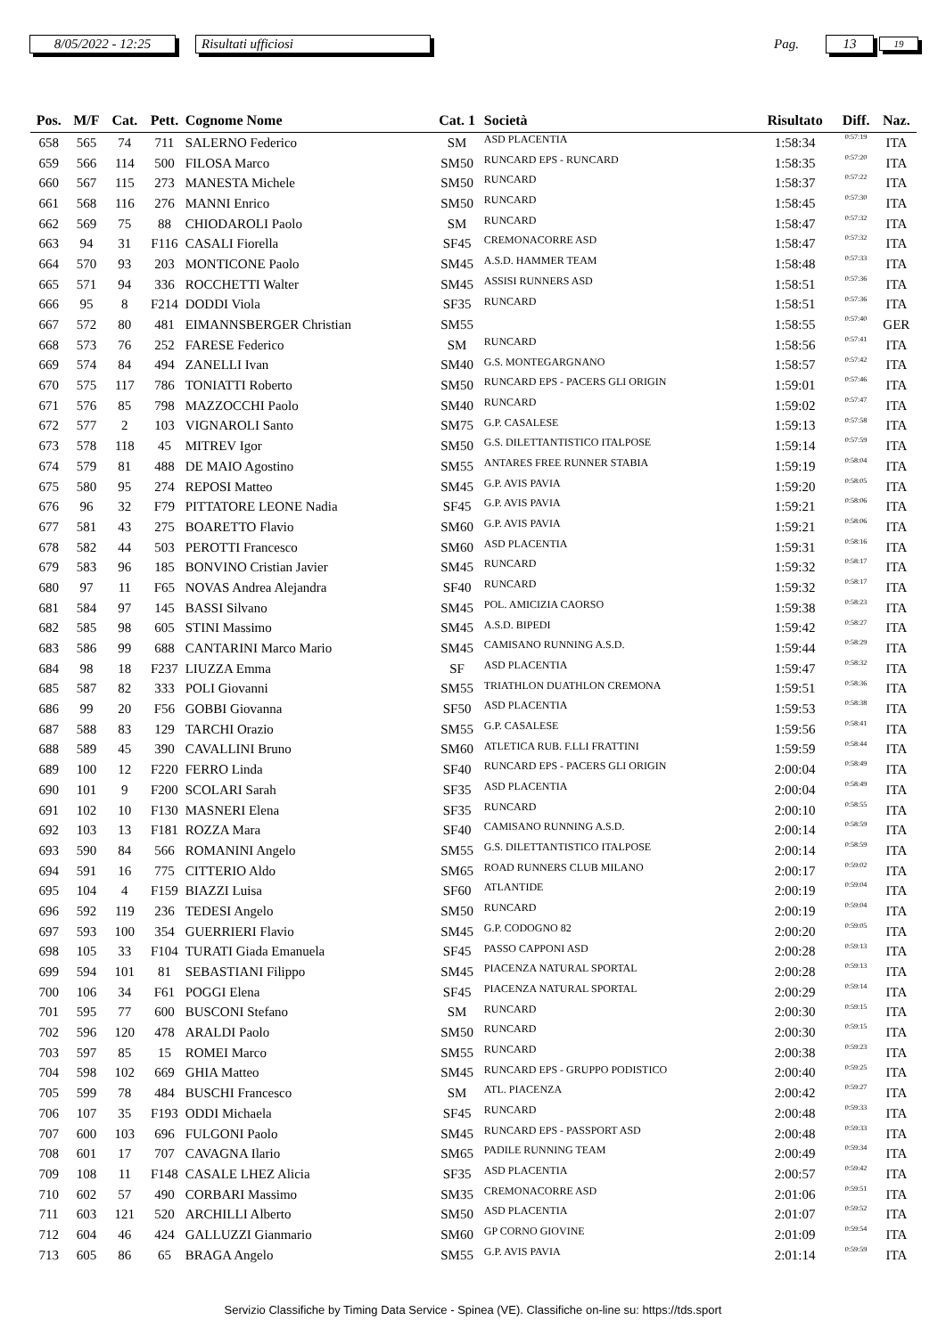8/05/2022 - 12:25 Risultati ufficiosi Pag. 13 19
| Pos. | M/F | Cat. | Pett. | Cognome Nome | Cat. 1 | Società | Risultato | Diff. | Naz. |
| --- | --- | --- | --- | --- | --- | --- | --- | --- | --- |
| 658 | 565 | 74 | 711 | SALERNO Federico | SM | ASD PLACENTIA | 1:58:34 | 0:57:19 | ITA |
| 659 | 566 | 114 | 500 | FILOSA Marco | SM50 | RUNCARD EPS - RUNCARD | 1:58:35 | 0:57:20 | ITA |
| 660 | 567 | 115 | 273 | MANESTA Michele | SM50 | RUNCARD | 1:58:37 | 0:57:22 | ITA |
| 661 | 568 | 116 | 276 | MANNI Enrico | SM50 | RUNCARD | 1:58:45 | 0:57:30 | ITA |
| 662 | 569 | 75 | 88 | CHIODAROLI Paolo | SM | RUNCARD | 1:58:47 | 0:57:32 | ITA |
| 663 | 94 | 31 | F116 | CASALI Fiorella | SF45 | CREMONACORRE ASD | 1:58:47 | 0:57:32 | ITA |
| 664 | 570 | 93 | 203 | MONTICONE Paolo | SM45 | A.S.D. HAMMER TEAM | 1:58:48 | 0:57:33 | ITA |
| 665 | 571 | 94 | 336 | ROCCHETTI Walter | SM45 | ASSISI RUNNERS ASD | 1:58:51 | 0:57:36 | ITA |
| 666 | 95 | 8 | F214 | DODDI Viola | SF35 | RUNCARD | 1:58:51 | 0:57:36 | ITA |
| 667 | 572 | 80 | 481 | EIMANNSBERGER Christian | SM55 | | 1:58:55 | 0:57:40 | GER |
| 668 | 573 | 76 | 252 | FARESE Federico | SM | RUNCARD | 1:58:56 | 0:57:41 | ITA |
| 669 | 574 | 84 | 494 | ZANELLI Ivan | SM40 | G.S. MONTEGARGNANO | 1:58:57 | 0:57:42 | ITA |
| 670 | 575 | 117 | 786 | TONIATTI Roberto | SM50 | RUNCARD EPS - PACERS GLI ORIGIN | 1:59:01 | 0:57:46 | ITA |
| 671 | 576 | 85 | 798 | MAZZOCCHI Paolo | SM40 | RUNCARD | 1:59:02 | 0:57:47 | ITA |
| 672 | 577 | 2 | 103 | VIGNAROLI Santo | SM75 | G.P. CASALESE | 1:59:13 | 0:57:58 | ITA |
| 673 | 578 | 118 | 45 | MITREV Igor | SM50 | G.S. DILETTANTISTICO ITALPOSE | 1:59:14 | 0:57:59 | ITA |
| 674 | 579 | 81 | 488 | DE MAIO Agostino | SM55 | ANTARES FREE RUNNER STABIA | 1:59:19 | 0:58:04 | ITA |
| 675 | 580 | 95 | 274 | REPOSI Matteo | SM45 | G.P. AVIS PAVIA | 1:59:20 | 0:58:05 | ITA |
| 676 | 96 | 32 | F79 | PITTATORE LEONE Nadia | SF45 | G.P. AVIS PAVIA | 1:59:21 | 0:58:06 | ITA |
| 677 | 581 | 43 | 275 | BOARETTO Flavio | SM60 | G.P. AVIS PAVIA | 1:59:21 | 0:58:06 | ITA |
| 678 | 582 | 44 | 503 | PEROTTI Francesco | SM60 | ASD PLACENTIA | 1:59:31 | 0:58:16 | ITA |
| 679 | 583 | 96 | 185 | BONVINO Cristian Javier | SM45 | RUNCARD | 1:59:32 | 0:58:17 | ITA |
| 680 | 97 | 11 | F65 | NOVAS Andrea Alejandra | SF40 | RUNCARD | 1:59:32 | 0:58:17 | ITA |
| 681 | 584 | 97 | 145 | BASSI Silvano | SM45 | POL. AMICIZIA CAORSO | 1:59:38 | 0:58:23 | ITA |
| 682 | 585 | 98 | 605 | STINI Massimo | SM45 | A.S.D. BIPEDI | 1:59:42 | 0:58:27 | ITA |
| 683 | 586 | 99 | 688 | CANTARINI Marco Mario | SM45 | CAMISANO RUNNING A.S.D. | 1:59:44 | 0:58:29 | ITA |
| 684 | 98 | 18 | F237 | LIUZZA Emma | SF | ASD PLACENTIA | 1:59:47 | 0:58:32 | ITA |
| 685 | 587 | 82 | 333 | POLI Giovanni | SM55 | TRIATHLON DUATHLON CREMONA | 1:59:51 | 0:58:36 | ITA |
| 686 | 99 | 20 | F56 | GOBBI Giovanna | SF50 | ASD PLACENTIA | 1:59:53 | 0:58:38 | ITA |
| 687 | 588 | 83 | 129 | TARCHI Orazio | SM55 | G.P. CASALESE | 1:59:56 | 0:58:41 | ITA |
| 688 | 589 | 45 | 390 | CAVALLINI Bruno | SM60 | ATLETICA RUB. F.LLI FRATTINI | 1:59:59 | 0:58:44 | ITA |
| 689 | 100 | 12 | F220 | FERRO Linda | SF40 | RUNCARD EPS - PACERS GLI ORIGIN | 2:00:04 | 0:58:49 | ITA |
| 690 | 101 | 9 | F200 | SCOLARI Sarah | SF35 | ASD PLACENTIA | 2:00:04 | 0:58:49 | ITA |
| 691 | 102 | 10 | F130 | MASNERI Elena | SF35 | RUNCARD | 2:00:10 | 0:58:55 | ITA |
| 692 | 103 | 13 | F181 | ROZZA Mara | SF40 | CAMISANO RUNNING A.S.D. | 2:00:14 | 0:58:59 | ITA |
| 693 | 590 | 84 | 566 | ROMANINI Angelo | SM55 | G.S. DILETTANTISTICO ITALPOSE | 2:00:14 | 0:58:59 | ITA |
| 694 | 591 | 16 | 775 | CITTERIO Aldo | SM65 | ROAD RUNNERS CLUB MILANO | 2:00:17 | 0:59:02 | ITA |
| 695 | 104 | 4 | F159 | BIAZZI Luisa | SF60 | ATLANTIDE | 2:00:19 | 0:59:04 | ITA |
| 696 | 592 | 119 | 236 | TEDESI Angelo | SM50 | RUNCARD | 2:00:19 | 0:59:04 | ITA |
| 697 | 593 | 100 | 354 | GUERRIERI Flavio | SM45 | G.P. CODOGNO 82 | 2:00:20 | 0:59:05 | ITA |
| 698 | 105 | 33 | F104 | TURATI Giada Emanuela | SF45 | PASSO CAPPONI ASD | 2:00:28 | 0:59:13 | ITA |
| 699 | 594 | 101 | 81 | SEBASTIANI Filippo | SM45 | PIACENZA NATURAL SPORTAL | 2:00:28 | 0:59:13 | ITA |
| 700 | 106 | 34 | F61 | POGGI Elena | SF45 | PIACENZA NATURAL SPORTAL | 2:00:29 | 0:59:14 | ITA |
| 701 | 595 | 77 | 600 | BUSCONI Stefano | SM | RUNCARD | 2:00:30 | 0:59:15 | ITA |
| 702 | 596 | 120 | 478 | ARALDI Paolo | SM50 | RUNCARD | 2:00:30 | 0:59:15 | ITA |
| 703 | 597 | 85 | 15 | ROMEI Marco | SM55 | RUNCARD | 2:00:38 | 0:59:23 | ITA |
| 704 | 598 | 102 | 669 | GHIA Matteo | SM45 | RUNCARD EPS - GRUPPO PODISTICO | 2:00:40 | 0:59:25 | ITA |
| 705 | 599 | 78 | 484 | BUSCHI Francesco | SM | ATL. PIACENZA | 2:00:42 | 0:59:27 | ITA |
| 706 | 107 | 35 | F193 | ODDI Michaela | SF45 | RUNCARD | 2:00:48 | 0:59:33 | ITA |
| 707 | 600 | 103 | 696 | FULGONI Paolo | SM45 | RUNCARD EPS - PASSPORT ASD | 2:00:48 | 0:59:33 | ITA |
| 708 | 601 | 17 | 707 | CAVAGNA Ilario | SM65 | PADILE RUNNING TEAM | 2:00:49 | 0:59:34 | ITA |
| 709 | 108 | 11 | F148 | CASALE LHEZ Alicia | SF35 | ASD PLACENTIA | 2:00:57 | 0:59:42 | ITA |
| 710 | 602 | 57 | 490 | CORBARI Massimo | SM35 | CREMONACORRE ASD | 2:01:06 | 0:59:51 | ITA |
| 711 | 603 | 121 | 520 | ARCHILLI Alberto | SM50 | ASD PLACENTIA | 2:01:07 | 0:59:52 | ITA |
| 712 | 604 | 46 | 424 | GALLUZZI Gianmario | SM60 | GP CORNO GIOVINE | 2:01:09 | 0:59:54 | ITA |
| 713 | 605 | 86 | 65 | BRAGA Angelo | SM55 | G.P. AVIS PAVIA | 2:01:14 | 0:59:59 | ITA |
Servizio Classifiche by Timing Data Service - Spinea (VE). Classifiche on-line su: https://tds.sport